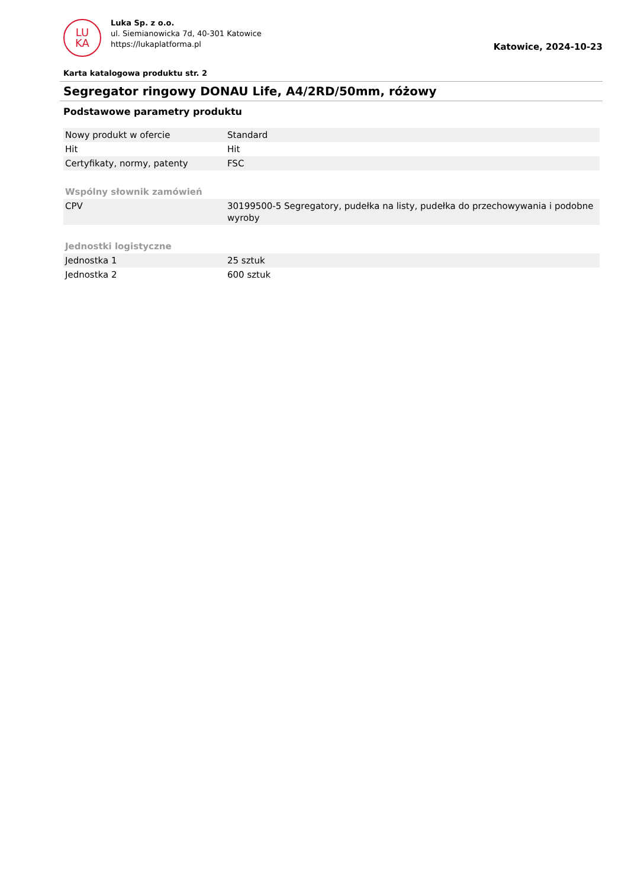LU
KA
Luka Sp. z o.o.
ul. Siemianowicka 7d, 40-301 Katowice
https://lukaplatforma.pl
Katowice, 2024-10-23
Karta katalogowa produktu str. 2
Segregator ringowy DONAU Life, A4/2RD/50mm, różowy
Podstawowe parametry produktu
| Nowy produkt w ofercie | Standard |
| Hit | Hit |
| Certyfikaty, normy, patenty | FSC |
| Wspólny słownik zamówień | |
| CPV | 30199500-5 Segregatory, pudełka na listy, pudełka do przechowywania i podobne wyroby |
| Jednostki logistyczne | |
| Jednostka 1 | 25 sztuk |
| Jednostka 2 | 600 sztuk |